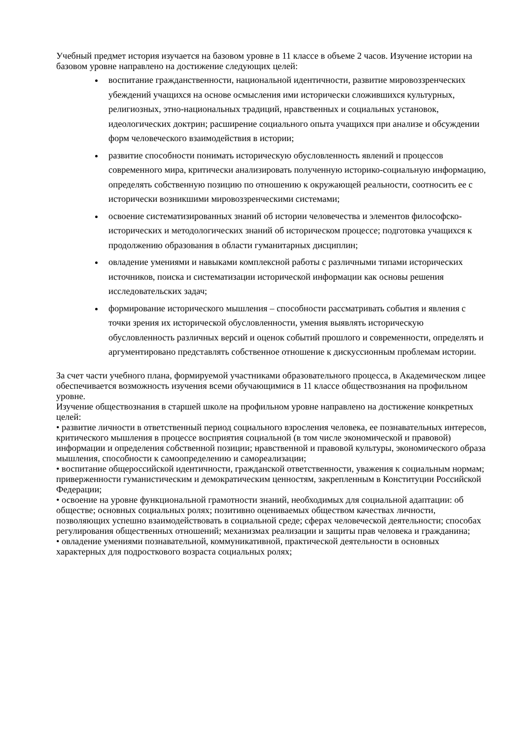Учебный предмет история изучается на базовом уровне в 11 классе в объеме 2 часов. Изучение истории на базовом уровне направлено на достижение следующих целей:
воспитание гражданственности, национальной идентичности, развитие мировоззренческих убеждений учащихся на основе осмысления ими исторически сложившихся культурных, религиозных, этно-национальных традиций, нравственных и социальных установок, идеологических доктрин; расширение социального опыта учащихся при анализе и обсуждении форм человеческого взаимодействия в истории;
развитие способности понимать историческую обусловленность явлений и процессов современного мира, критически анализировать полученную историко-социальную информацию, определять собственную позицию по отношению к окружающей реальности, соотносить ее с исторически возникшими мировоззренческими системами;
освоение систематизированных знаний об истории человечества и элементов философско-исторических и методологических знаний об историческом процессе; подготовка учащихся к продолжению образования в области гуманитарных дисциплин;
овладение умениями и навыками комплексной работы с различными типами исторических источников, поиска и систематизации исторической информации как основы решения исследовательских задач;
формирование исторического мышления – способности рассматривать события и явления с точки зрения их исторической обусловленности, умения выявлять историческую обусловленность различных версий и оценок событий прошлого и современности, определять и аргументировано представлять собственное отношение к дискуссионным проблемам истории.
За счет части учебного плана, формируемой участниками образовательного процесса, в Академическом лицее обеспечивается возможность изучения всеми обучающимися в 11 классе обществознания на профильном уровне.
Изучение обществознания в старшей школе на профильном уровне направлено на достижение конкретных целей:
• развитие личности в ответственный период социального взросления человека, ее познавательных интересов, критического мышления в процессе восприятия социальной (в том числе экономической и правовой) информации и определения собственной позиции; нравственной и правовой культуры, экономического образа мышления, способности к самоопределению и самореализации;
• воспитание общероссийской идентичности, гражданской ответственности, уважения к социальным нормам; приверженности гуманистическим и демократическим ценностям, закрепленным в Конституции Российской Федерации;
• освоение на уровне функциональной грамотности знаний, необходимых для социальной адаптации: об обществе; основных социальных ролях; позитивно оцениваемых обществом качествах личности, позволяющих успешно взаимодействовать в социальной среде; сферах человеческой деятельности; способах регулирования общественных отношений; механизмах реализации и защиты прав человека и гражданина;
• овладение умениями познавательной, коммуникативной, практической деятельности в основных характерных для подросткового возраста социальных ролях;